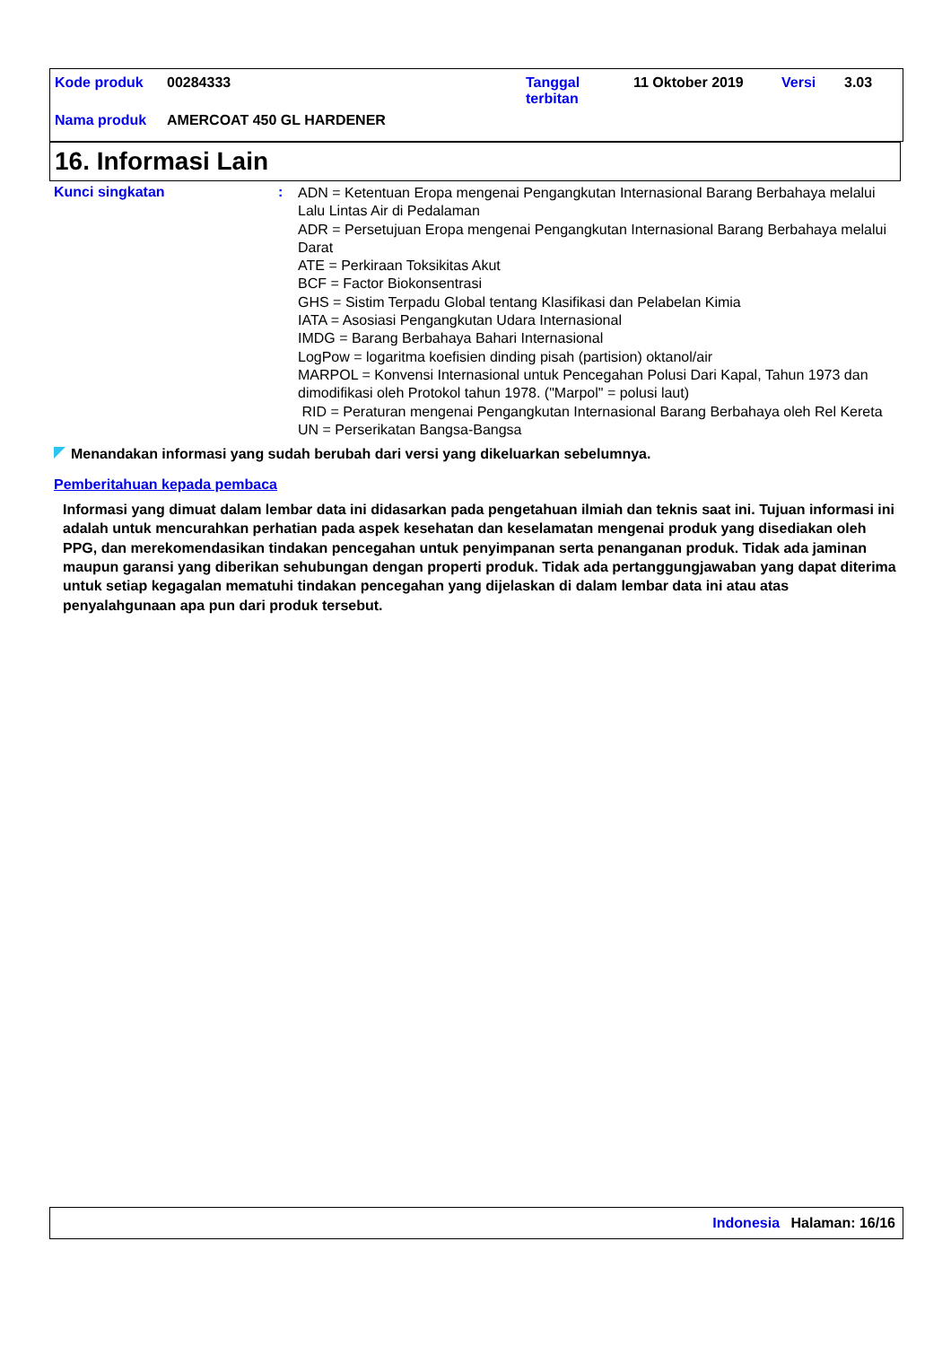| Kode produk | 00284333 | Tanggal terbitan | 11 Oktober 2019 | Versi | 3.03 |
| Nama produk | AMERCOAT 450 GL HARDENER | | | | |
16. Informasi Lain
Kunci singkatan :
ADN = Ketentuan Eropa mengenai Pengangkutan Internasional Barang Berbahaya melalui Lalu Lintas Air di Pedalaman
ADR = Persetujuan Eropa mengenai Pengangkutan Internasional Barang Berbahaya melalui Darat
ATE = Perkiraan Toksikitas Akut
BCF = Factor Biokonsentrasi
GHS = Sistim Terpadu Global tentang Klasifikasi dan Pelabelan Kimia
IATA = Asosiasi Pengangkutan Udara Internasional
IMDG = Barang Berbahaya Bahari Internasional
LogPow = logaritma koefisien dinding pisah (partision) oktanol/air
MARPOL = Konvensi Internasional untuk Pencegahan Polusi Dari Kapal, Tahun 1973 dan dimodifikasi oleh Protokol tahun 1978. ("Marpol" = polusi laut)
RID = Peraturan mengenai Pengangkutan Internasional Barang Berbahaya oleh Rel Kereta
UN = Perserikatan Bangsa-Bangsa
Menandakan informasi yang sudah berubah dari versi yang dikeluarkan sebelumnya.
Pemberitahuan kepada pembaca
Informasi yang dimuat dalam lembar data ini didasarkan pada pengetahuan ilmiah dan teknis saat ini. Tujuan informasi ini adalah untuk mencurahkan perhatian pada aspek kesehatan dan keselamatan mengenai produk yang disediakan oleh PPG, dan merekomendasikan tindakan pencegahan untuk penyimpanan serta penanganan produk. Tidak ada jaminan maupun garansi yang diberikan sehubungan dengan properti produk. Tidak ada pertanggungjawaban yang dapat diterima untuk setiap kegagalan mematuhi tindakan pencegahan yang dijelaskan di dalam lembar data ini atau atas penyalahgunaan apa pun dari produk tersebut.
Indonesia Halaman: 16/16